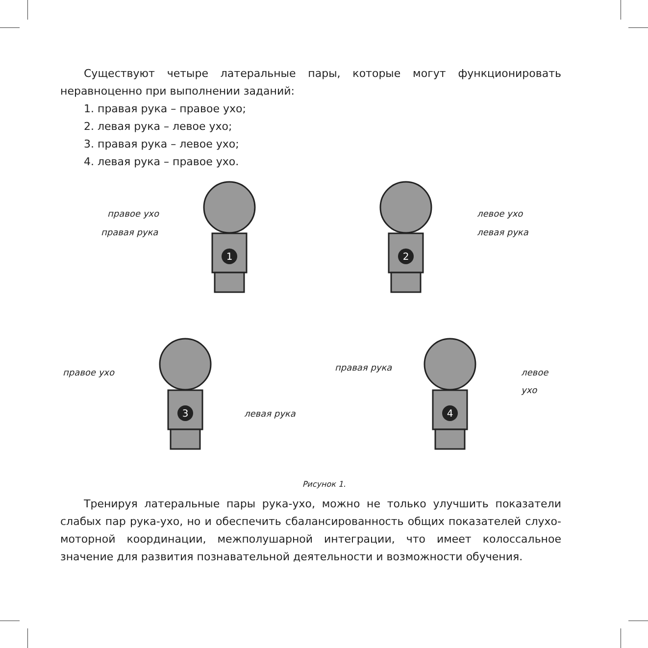Существуют четыре латеральные пары, которые могут функционировать неравноценно при выполнении заданий:
1. правая рука – правое ухо;
2. левая рука – левое ухо;
3. правая рука – левое ухо;
4. левая рука – правое ухо.
1
2
3
4
правое ухо
правая рука
левое ухо
левая рука
правое ухо
левая рука
правая рука левое ухо
Рисунок 1.
Тренируя латеральные пары рука-ухо, можно не только улучшить показатели слабых пар рука-ухо, но и обеспечить сбалансированность общих показателей слухо-моторной координации, межполушарной интеграции, что имеет колоссальное значение для развития познавательной деятельности и возможности обучения.